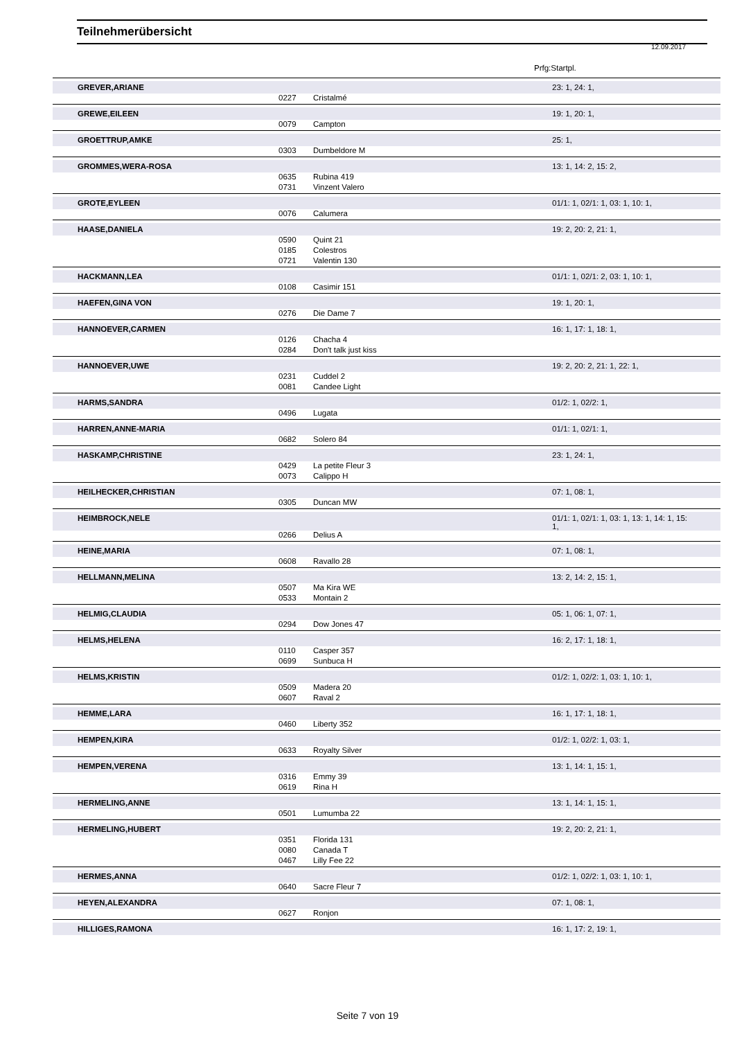Teilnehmerübersicht
12.09.2017
Prfg:Startpl.
| GREVER,ARIANE | | | 23: 1, 24: 1, |
| | 0227 | Cristalmé | |
| GREWE,EILEEN | | | 19: 1, 20: 1, |
| | 0079 | Campton | |
| GROETTRUP,AMKE | | | 25: 1, |
| | 0303 | Dumbeldore M | |
| GROMMES,WERA-ROSA | | | 13: 1, 14: 2, 15: 2, |
| | 0635 | Rubina 419 | |
| | 0731 | Vinzent Valero | |
| GROTE,EYLEEN | | | 01/1: 1, 02/1: 1, 03: 1, 10: 1, |
| | 0076 | Calumera | |
| HAASE,DANIELA | | | 19: 2, 20: 2, 21: 1, |
| | 0590 | Quint 21 | |
| | 0185 | Colestros | |
| | 0721 | Valentin 130 | |
| HACKMANN,LEA | | | 01/1: 1, 02/1: 2, 03: 1, 10: 1, |
| | 0108 | Casimir 151 | |
| HAEFEN,GINA VON | | | 19: 1, 20: 1, |
| | 0276 | Die Dame 7 | |
| HANNOEVER,CARMEN | | | 16: 1, 17: 1, 18: 1, |
| | 0126 | Chacha 4 | |
| | 0284 | Don't talk just kiss | |
| HANNOEVER,UWE | | | 19: 2, 20: 2, 21: 1, 22: 1, |
| | 0231 | Cuddel 2 | |
| | 0081 | Candee Light | |
| HARMS,SANDRA | | | 01/2: 1, 02/2: 1, |
| | 0496 | Lugata | |
| HARREN,ANNE-MARIA | | | 01/1: 1, 02/1: 1, |
| | 0682 | Solero 84 | |
| HASKAMP,CHRISTINE | | | 23: 1, 24: 1, |
| | 0429 | La petite Fleur 3 | |
| | 0073 | Calippo H | |
| HEILHECKER,CHRISTIAN | | | 07: 1, 08: 1, |
| | 0305 | Duncan MW | |
| HEIMBROCK,NELE | | | 01/1: 1, 02/1: 1, 03: 1, 13: 1, 14: 1, 15: 1, |
| | 0266 | Delius A | |
| HEINE,MARIA | | | 07: 1, 08: 1, |
| | 0608 | Ravallo 28 | |
| HELLMANN,MELINA | | | 13: 2, 14: 2, 15: 1, |
| | 0507 | Ma Kira WE | |
| | 0533 | Montain 2 | |
| HELMIG,CLAUDIA | | | 05: 1, 06: 1, 07: 1, |
| | 0294 | Dow Jones 47 | |
| HELMS,HELENA | | | 16: 2, 17: 1, 18: 1, |
| | 0110 | Casper 357 | |
| | 0699 | Sunbuca H | |
| HELMS,KRISTIN | | | 01/2: 1, 02/2: 1, 03: 1, 10: 1, |
| | 0509 | Madera 20 | |
| | 0607 | Raval 2 | |
| HEMME,LARA | | | 16: 1, 17: 1, 18: 1, |
| | 0460 | Liberty 352 | |
| HEMPEN,KIRA | | | 01/2: 1, 02/2: 1, 03: 1, |
| | 0633 | Royalty Silver | |
| HEMPEN,VERENA | | | 13: 1, 14: 1, 15: 1, |
| | 0316 | Emmy 39 | |
| | 0619 | Rina H | |
| HERMELING,ANNE | | | 13: 1, 14: 1, 15: 1, |
| | 0501 | Lumumba 22 | |
| HERMELING,HUBERT | | | 19: 2, 20: 2, 21: 1, |
| | 0351 | Florida 131 | |
| | 0080 | Canada T | |
| | 0467 | Lilly Fee 22 | |
| HERMES,ANNA | | | 01/2: 1, 02/2: 1, 03: 1, 10: 1, |
| | 0640 | Sacre Fleur 7 | |
| HEYEN,ALEXANDRA | | | 07: 1, 08: 1, |
| | 0627 | Ronjon | |
| HILLIGES,RAMONA | | | 16: 1, 17: 2, 19: 1, |
Seite 7 von 19